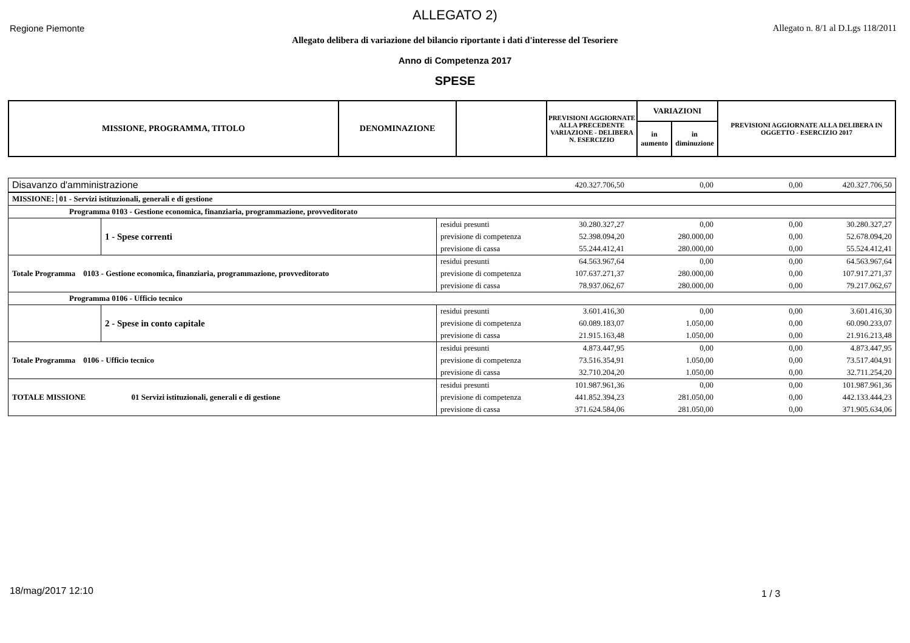ALLEGATO 2)
Regione Piemonte
Allegato n. 8/1 al D.Lgs 118/2011
Allegato delibera di variazione del bilancio riportante i dati d'interesse del Tesoriere
Anno di Competenza 2017
SPESE
| MISSIONE, PROGRAMMA, TITOLO | DENOMINAZIONE | | PREVISIONI AGGIORNATE ALLA PRECEDENTE VARIAZIONE - DELIBERA N. ESERCIZIO | VARIAZIONI | | PREVISIONI AGGIORNATE ALLA DELIBERA IN OGGETTO - ESERCIZIO 2017 |
| | | | | in aumento | in diminuzione | |
| Disavanzo d'amministrazione | | | 420.327.706,50 | 0,00 | 0,00 | 420.327.706,50 |
| MISSIONE: 01 - Servizi istituzionali, generali e di gestione | | | | | | |
| Programma 0103 - Gestione economica, finanziaria, programmazione, provveditorato | | | | | | |
| | 1 - Spese correnti | residui presunti | 30.280.327,27 | 0,00 | 0,00 | 30.280.327,27 |
| | | previsione di competenza | 52.398.094,20 | 280.000,00 | 0,00 | 52.678.094,20 |
| | | previsione di cassa | 55.244.412,41 | 280.000,00 | 0,00 | 55.524.412,41 |
| Totale Programma 0103 - Gestione economica, finanziaria, programmazione, provveditorato | | residui presunti | 64.563.967,64 | 0,00 | 0,00 | 64.563.967,64 |
| | | previsione di competenza | 107.637.271,37 | 280.000,00 | 0,00 | 107.917.271,37 |
| | | previsione di cassa | 78.937.062,67 | 280.000,00 | 0,00 | 79.217.062,67 |
| Programma 0106 - Ufficio tecnico | | | | | | |
| | 2 - Spese in conto capitale | residui presunti | 3.601.416,30 | 0,00 | 0,00 | 3.601.416,30 |
| | | previsione di competenza | 60.089.183,07 | 1.050,00 | 0,00 | 60.090.233,07 |
| | | previsione di cassa | 21.915.163,48 | 1.050,00 | 0,00 | 21.916.213,48 |
| Totale Programma 0106 - Ufficio tecnico | | residui presunti | 4.873.447,95 | 0,00 | 0,00 | 4.873.447,95 |
| | | previsione di competenza | 73.516.354,91 | 1.050,00 | 0,00 | 73.517.404,91 |
| | | previsione di cassa | 32.710.204,20 | 1.050,00 | 0,00 | 32.711.254,20 |
| TOTALE MISSIONE | 01 Servizi istituzionali, generali e di gestione | residui presunti | 101.987.961,36 | 0,00 | 0,00 | 101.987.961,36 |
| | | previsione di competenza | 441.852.394,23 | 281.050,00 | 0,00 | 442.133.444,23 |
| | | previsione di cassa | 371.624.584,06 | 281.050,00 | 0,00 | 371.905.634,06 |
18/mag/2017 12:10 1 / 3